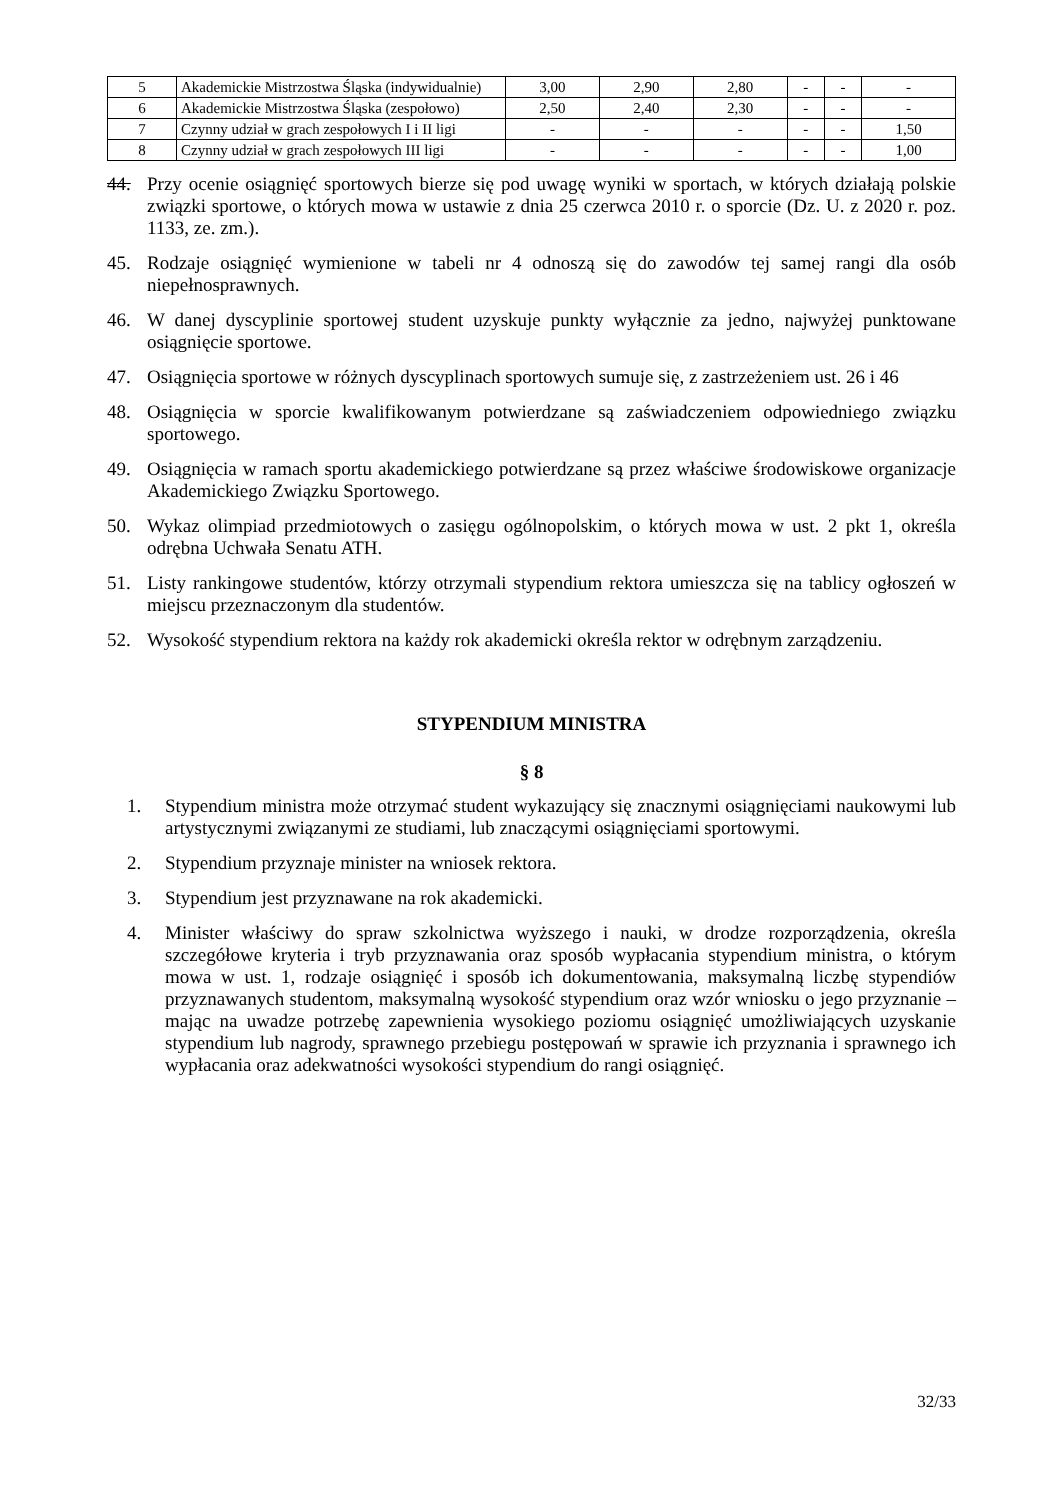| 5 | Akademickie Mistrzostwa Śląska (indywidualnie) | 3,00 | 2,90 | 2,80 | - | - | - |
| 6 | Akademickie Mistrzostwa Śląska (zespołowo) | 2,50 | 2,40 | 2,30 | - | - | - |
| 7 | Czynny udział w grach zespołowych I i II ligi | - | - | - | - | - | 1,50 |
| 8 | Czynny udział w grach zespołowych III ligi | - | - | - | - | - | 1,00 |
44. Przy ocenie osiągnięć sportowych bierze się pod uwagę wyniki w sportach, w których działają polskie związki sportowe, o których mowa w ustawie z dnia 25 czerwca 2010 r. o sporcie (Dz. U. z 2020 r. poz. 1133, ze. zm.).
45. Rodzaje osiągnięć wymienione w tabeli nr 4 odnoszą się do zawodów tej samej rangi dla osób niepełnosprawnych.
46. W danej dyscyplinie sportowej student uzyskuje punkty wyłącznie za jedno, najwyżej punktowane osiągnięcie sportowe.
47. Osiągnięcia sportowe w różnych dyscyplinach sportowych sumuje się, z zastrzeżeniem ust. 26 i 46
48. Osiągnięcia w sporcie kwalifikowanym potwierdzane są zaświadczeniem odpowiedniego związku sportowego.
49. Osiągnięcia w ramach sportu akademickiego potwierdzane są przez właściwe środowiskowe organizacje Akademickiego Związku Sportowego.
50. Wykaz olimpiad przedmiotowych o zasięgu ogólnopolskim, o których mowa w ust. 2 pkt 1, określa odrębna Uchwała Senatu ATH.
51. Listy rankingowe studentów, którzy otrzymali stypendium rektora umieszcza się na tablicy ogłoszeń w miejscu przeznaczonym dla studentów.
52. Wysokość stypendium rektora na każdy rok akademicki określa rektor w odrębnym zarządzeniu.
STYPENDIUM MINISTRA
§ 8
1. Stypendium ministra może otrzymać student wykazujący się znacznymi osiągnięciami naukowymi lub artystycznymi związanymi ze studiami, lub znaczącymi osiągnięciami sportowymi.
2. Stypendium przyznaje minister na wniosek rektora.
3. Stypendium jest przyznawane na rok akademicki.
4. Minister właściwy do spraw szkolnictwa wyższego i nauki, w drodze rozporządzenia, określa szczegółowe kryteria i tryb przyznawania oraz sposób wypłacania stypendium ministra, o którym mowa w ust. 1, rodzaje osiągnięć i sposób ich dokumentowania, maksymalną liczbę stypendiów przyznawanych studentom, maksymalną wysokość stypendium oraz wzór wniosku o jego przyznanie – mając na uwadze potrzebę zapewnienia wysokiego poziomu osiągnięć umożliwiających uzyskanie stypendium lub nagrody, sprawnego przebiegu postępowań w sprawie ich przyznania i sprawnego ich wypłacania oraz adekwatności wysokości stypendium do rangi osiągnięć.
32/33